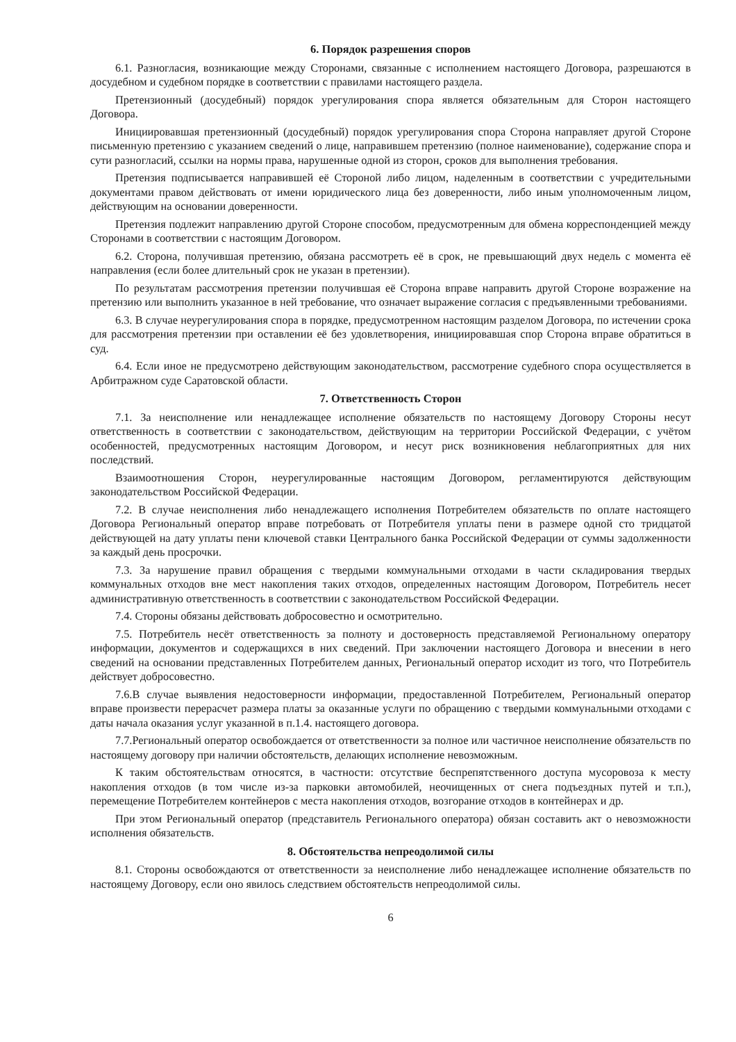6. Порядок разрешения споров
6.1. Разногласия, возникающие между Сторонами, связанные с исполнением настоящего Договора, разрешаются в досудебном и судебном порядке в соответствии с правилами настоящего раздела.
Претензионный (досудебный) порядок урегулирования спора является обязательным для Сторон настоящего Договора.
Инициировавшая претензионный (досудебный) порядок урегулирования спора Сторона направляет другой Стороне письменную претензию с указанием сведений о лице, направившем претензию (полное наименование), содержание спора и сути разногласий, ссылки на нормы права, нарушенные одной из сторон, сроков для выполнения требования.
Претензия подписывается направившей её Стороной либо лицом, наделенным в соответствии с учредительными документами правом действовать от имени юридического лица без доверенности, либо иным уполномоченным лицом, действующим на основании доверенности.
Претензия подлежит направлению другой Стороне способом, предусмотренным для обмена корреспонденцией между Сторонами в соответствии с настоящим Договором.
6.2. Сторона, получившая претензию, обязана рассмотреть её в срок, не превышающий двух недель с момента её направления (если более длительный срок не указан в претензии).
По результатам рассмотрения претензии получившая её Сторона вправе направить другой Стороне возражение на претензию или выполнить указанное в ней требование, что означает выражение согласия с предъявленными требованиями.
6.3. В случае неурегулирования спора в порядке, предусмотренном настоящим разделом Договора, по истечении срока для рассмотрения претензии при оставлении её без удовлетворения, инициировавшая спор Сторона вправе обратиться в суд.
6.4. Если иное не предусмотрено действующим законодательством, рассмотрение судебного спора осуществляется в Арбитражном суде Саратовской области.
7. Ответственность Сторон
7.1. За неисполнение или ненадлежащее исполнение обязательств по настоящему Договору Стороны несут ответственность в соответствии с законодательством, действующим на территории Российской Федерации, с учётом особенностей, предусмотренных настоящим Договором, и несут риск возникновения неблагоприятных для них последствий.
Взаимоотношения Сторон, неурегулированные настоящим Договором, регламентируются действующим законодательством Российской Федерации.
7.2. В случае неисполнения либо ненадлежащего исполнения Потребителем обязательств по оплате настоящего Договора Региональный оператор вправе потребовать от Потребителя уплаты пени в размере одной сто тридцатой действующей на дату уплаты пени ключевой ставки Центрального банка Российской Федерации от суммы задолженности за каждый день просрочки.
7.3. За нарушение правил обращения с твердыми коммунальными отходами в части складирования твердых коммунальных отходов вне мест накопления таких отходов, определенных настоящим Договором, Потребитель несет административную ответственность в соответствии с законодательством Российской Федерации.
7.4. Стороны обязаны действовать добросовестно и осмотрительно.
7.5. Потребитель несёт ответственность за полноту и достоверность представляемой Региональному оператору информации, документов и содержащихся в них сведений. При заключении настоящего Договора и внесении в него сведений на основании представленных Потребителем данных, Региональный оператор исходит из того, что Потребитель действует добросовестно.
7.6.В случае выявления недостоверности информации, предоставленной Потребителем, Региональный оператор вправе произвести перерасчет размера платы за оказанные услуги по обращению с твердыми коммунальными отходами с даты начала оказания услуг указанной в п.1.4. настоящего договора.
7.7.Региональный оператор освобождается от ответственности за полное или частичное неисполнение обязательств по настоящему договору при наличии обстоятельств, делающих исполнение невозможным.
К таким обстоятельствам относятся, в частности: отсутствие беспрепятственного доступа мусоровоза к месту накопления отходов (в том числе из-за парковки автомобилей, неочищенных от снега подъездных путей и т.п.), перемещение Потребителем контейнеров с места накопления отходов, возгорание отходов в контейнерах и др.
При этом Региональный оператор (представитель Регионального оператора) обязан составить акт о невозможности исполнения обязательств.
8. Обстоятельства непреодолимой силы
8.1. Стороны освобождаются от ответственности за неисполнение либо ненадлежащее исполнение обязательств по настоящему Договору, если оно явилось следствием обстоятельств непреодолимой силы.
6